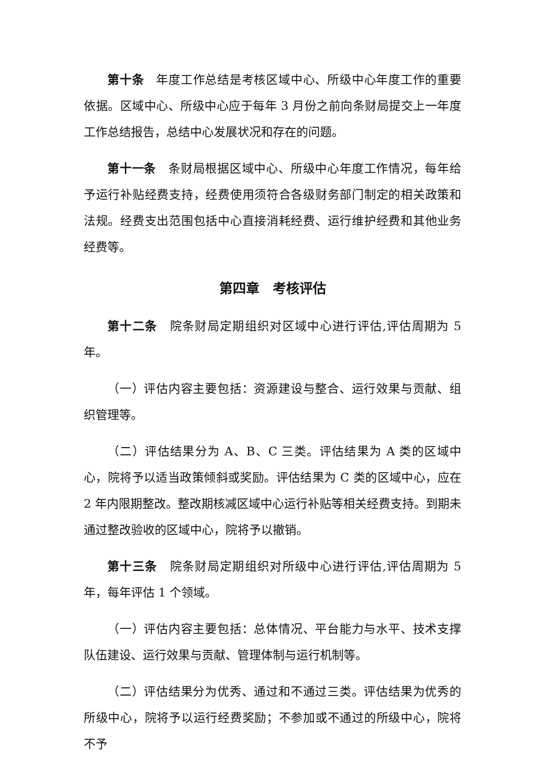第十条　年度工作总结是考核区域中心、所级中心年度工作的重要依据。区域中心、所级中心应于每年 3 月份之前向条财局提交上一年度工作总结报告，总结中心发展状况和存在的问题。
第十一条　条财局根据区域中心、所级中心年度工作情况，每年给予运行补贴经费支持，经费使用须符合各级财务部门制定的相关政策和法规。经费支出范围包括中心直接消耗经费、运行维护经费和其他业务经费等。
第四章　考核评估
第十二条　院条财局定期组织对区域中心进行评估,评估周期为 5 年。
（一）评估内容主要包括：资源建设与整合、运行效果与贡献、组织管理等。
（二）评估结果分为 A、B、C 三类。评估结果为 A 类的区域中心，院将予以适当政策倾斜或奖励。评估结果为 C 类的区域中心，应在 2 年内限期整改。整改期核减区域中心运行补贴等相关经费支持。到期未通过整改验收的区域中心，院将予以撤销。
第十三条　院条财局定期组织对所级中心进行评估,评估周期为 5 年，每年评估 1 个领域。
（一）评估内容主要包括：总体情况、平台能力与水平、技术支撑队伍建设、运行效果与贡献、管理体制与运行机制等。
（二）评估结果分为优秀、通过和不通过三类。评估结果为优秀的所级中心，院将予以运行经费奖励；不参加或不通过的所级中心，院将不予